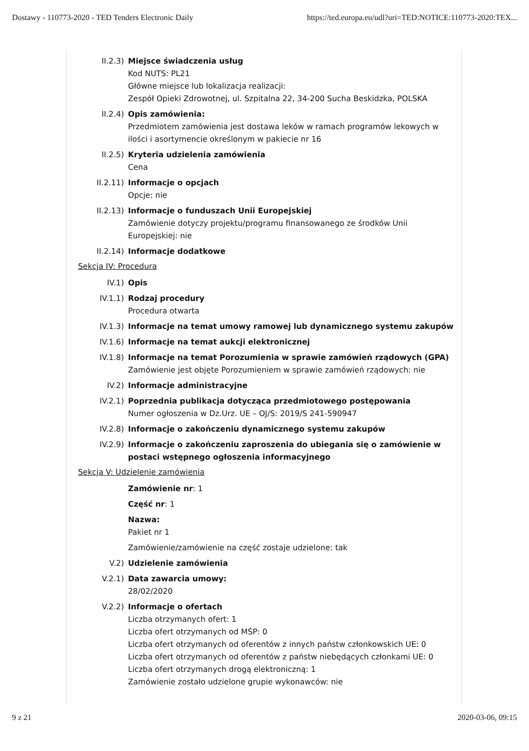Dostawy - 110773-2020 - TED Tenders Electronic Daily https://ted.europa.eu/udl?uri=TED:NOTICE:110773-2020:TEX...
II.2.3) Miejsce świadczenia usług
Kod NUTS: PL21
Główne miejsce lub lokalizacja realizacji:
Zespół Opieki Zdrowotnej, ul. Szpitalna 22, 34-200 Sucha Beskidzka, POLSKA
II.2.4) Opis zamówienia:
Przedmiotem zamówienia jest dostawa leków w ramach programów lekowych w ilości i asortymencie określonym w pakiecie nr 16
II.2.5) Kryteria udzielenia zamówienia
Cena
II.2.11) Informacje o opcjach
Opcje: nie
II.2.13) Informacje o funduszach Unii Europejskiej
Zamówienie dotyczy projektu/programu finansowanego ze środków Unii Europejskiej: nie
II.2.14) Informacje dodatkowe
Sekcja IV: Procedura
IV.1) Opis
IV.1.1) Rodzaj procedury
Procedura otwarta
IV.1.3) Informacje na temat umowy ramowej lub dynamicznego systemu zakupów
IV.1.6) Informacje na temat aukcji elektronicznej
IV.1.8) Informacje na temat Porozumienia w sprawie zamówień rządowych (GPA)
Zamówienie jest objęte Porozumieniem w sprawie zamówień rządowych: nie
IV.2) Informacje administracyjne
IV.2.1) Poprzednia publikacja dotycząca przedmiotowego postępowania
Numer ogłoszenia w Dz.Urz. UE – OJ/S: 2019/S 241-590947
IV.2.8) Informacje o zakończeniu dynamicznego systemu zakupów
IV.2.9) Informacje o zakończeniu zaproszenia do ubiegania się o zamówienie w postaci wstępnego ogłoszenia informacyjnego
Sekcja V: Udzielenie zamówienia
Zamówienie nr: 1
Część nr: 1
Nazwa:
Pakiet nr 1
Zamówienie/zamówienie na część zostaje udzielone: tak
V.2) Udzielenie zamówienia
V.2.1) Data zawarcia umowy:
28/02/2020
V.2.2) Informacje o ofertach
Liczba otrzymanych ofert: 1
Liczba ofert otrzymanych od MŚP: 0
Liczba ofert otrzymanych od oferentów z innych państw członkowskich UE: 0
Liczba ofert otrzymanych od oferentów z państw niebędących członkami UE: 0
Liczba ofert otrzymanych drogą elektroniczną: 1
Zamówienie zostało udzielone grupie wykonawców: nie
9 z 21 2020-03-06, 09:15